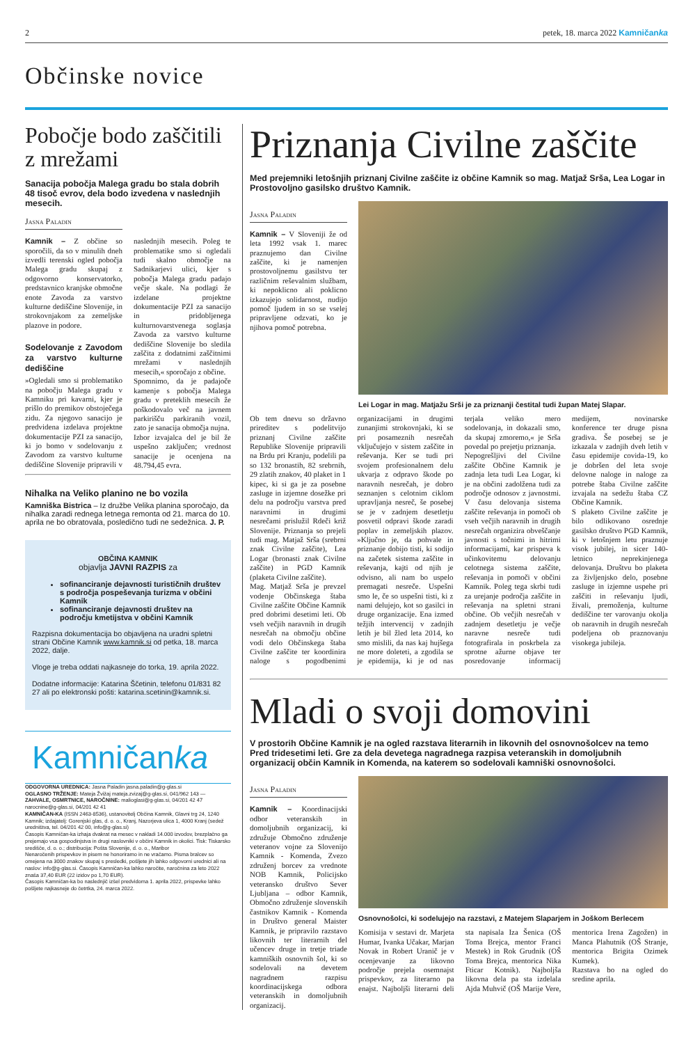2 petek, 18. marca 2022 Kamničanka
Občinske novice
Pobočje bodo zaščitili z mrežami
Sanacija pobočja Malega gradu bo stala dobrih 48 tisoč evrov, dela bodo izvedena v naslednjih mesecih.
Jasna Paladin
Kamnik – Z občine so sporočili, da so v minulih dneh izvedli terenski ogled pobočja Malega gradu skupaj z odgovorno konservatorko, predstavnico kranjske območne enote Zavoda za varstvo kulturne dediščine Slovenije, in strokovnjakom za zemeljske plazove in podore.
Sodelovanje z Zavodom za varstvo kulturne dediščine
»Ogledali smo si problematiko na pobočju Malega gradu v Kamniku pri kavarni, kjer je prišlo do premikov obstoječega zidu. Za njegovo sanacijo je predvidena izdelava projektne dokumentacije PZI za sanacijo, ki jo bomo v sodelovanju z Zavodom za varstvo kulturne dediščine Slovenije pripravili v naslednjih mesecih. Poleg te problematike smo si ogledali tudi skalno območje na Sadnikarjevi ulici, kjer s pobočja Malega gradu padajo večje skale. Na podlagi že izdelane projektne dokumentacije PZI za sanacijo in pridobljenega kulturnovarstvenega soglasja Zavoda za varstvo kulturne dediščine Slovenije bo sledila zaščita z dodatnimi zaščitnimi mrežami v naslednjih mesecih,« sporočajo z občine.
Spomnimo, da je padajoče kamenje s pobočja Malega gradu v preteklih mesecih že poškodovalo več na javnem parkirišču parkiranih vozil, zato je sanacija območja nujna.
Izbor izvajalca del je bil že uspešno zaključen; vrednost sanacije je ocenjena na 48.794,45 evra.
Nihalka na Veliko planino ne bo vozila
Kamniška Bistrica – Iz družbe Velika planina sporočajo, da nihalka zaradi rednega letnega remonta od 21. marca do 10. aprila ne bo obratovala, posledično tudi ne sedežnica. J. P.
OBČINA KAMNIK
objavlja JAVNI RAZPIS za
sofinanciranje dejavnosti turističnih društev s področja pospeševanja turizma v občini Kamnik
sofinanciranje dejavnosti društev na področju kmetijstva v občini Kamnik
Razpisna dokumentacija bo objavljena na uradni spletni strani Občine Kamnik www.kamnik.si od petka, 18. marca 2022, dalje.
Vloge je treba oddati najkasneje do torka, 19. aprila 2022.
Dodatne informacije: Katarina Ščetinin, telefonu 01/831 82 27 ali po elektronski pošti: katarina.scetinin@kamnik.si.
Kamničanka
ODGOVORNA UREDNICA: Jasna Paladin jasna.paladin@g-glas.si
OGLASNO TRŽENJE: Mateja Žvižaj mateja.zvizaj@g-glas.si, 041/962 143 — ZAHVALE, OSMRTNICE, NAROČNINE: malioglasi@g-glas.si, 04/201 42 47 narocnine@g-glas.si, 04/201 42 41
KAMNIČAN-KA (ISSN 2463-8536), ustanovitelj Občina Kamnik, Glavni trg 24, 1240 Kamnik; izdajatelj: Gorenjski glas, d. o. o., Kranj, Nazorjeva ulica 1, 4000 Kranj (sedež uredništva, tel. 04/201 42 00, info@g-glas.si)
Časopis Kamničan-ka izhaja dvakrat na mesec v nakladi 14.000 izvodov, brezplačno ga prejemajo vsa gospodinjstva in drugi naslovniki v občini Kamnik in okolici. Tisk: Tiskarsko središče, d. o. o.; distribucija: Pošta Slovenije, d. o. o., Maribor
Nenaročenih prispevkov in pisem ne honoriramo in ne vračamo. Pisma bralcev so omejena na 3000 znakov skupaj s presledki, pošljete jih lahko odgovorni urednici ali na naslov: info@g-glas.si. Časopis Kamničan-ka lahko naročite, naročnina za leto 2022 znaša 37,40 EUR (22 izidov po 1,70 EUR).
Časopis Kamničan-ka bo naslednjič izšel predvidoma 1. aprila 2022, prispevke lahko pošljete najkasneje do četrtka, 24. marca 2022.
Priznanja Civilne zaščite
Med prejemniki letošnjih priznanj Civilne zaščite iz občine Kamnik so mag. Matjaž Srša, Lea Logar in Prostovoljno gasilsko društvo Kamnik.
Jasna Paladin
Kamnik – V Sloveniji že od leta 1992 vsak 1. marec praznujemo dan Civilne zaščite, ki je namenjen prostovoljnemu gasilstvu ter različnim reševalnim službam, ki nepoklicno ali poklicno izkazujejo solidarnost, nudijo pomoč ljudem in so se vselej pripravljene odzvati, ko je njihova pomoč potrebna.
Lei Logar in mag. Matjažu Srši je za priznanji čestital tudi župan Matej Slapar.
Ob tem dnevu so državno prireditev s podelitvijo priznanj Civilne zaščite Republike Slovenije pripravili na Brdu pri Kranju, podelili pa so 132 bronastih, 82 srebrnih, 29 zlatih znakov, 40 plaket in 1 kipec, ki si ga je za posebne zasluge in izjemne dosežke pri delu na področju varstva pred naravnimi in drugimi nesrečami prislužil Rdeči križ Slovenije. Priznanja so prejeli tudi mag. Matjaž Srša (srebrni znak Civilne zaščite), Lea Logar (bronasti znak Civilne zaščite) in PGD Kamnik (plaketa Civilne zaščite).
Mag. Matjaž Srša je prevzel vodenje Občinskega štaba Civilne zaščite Občine Kamnik pred dobrimi desetimi leti. Ob vseh večjih naravnih in drugih nesrečah na območju občine vodi delo Občinskega štaba Civilne zaščite ter koordinira naloge s pogodbenimi organizacijami in drugimi zunanjimi strokovnjaki, ki se pri posameznih nesrečah vključujejo v sistem zaščite in reševanja. Ker se tudi pri svojem profesionalnem delu ukvarja z odpravo škode po naravnih nesrečah, je dobro seznanjen s celotnim ciklom upravljanja nesreč, še posebej se je v zadnjem desetletju posvetil odpravi škode zaradi poplav in zemeljskih plazov. »Ključno je, da pohvale in priznanje dobijo tisti, ki sodijo na začetek sistema zaščite in reševanja, kajti od njih je odvisno, ali nam bo uspelo premagati nesreče. Uspešni smo le, če so uspešni tisti, ki z nami delujejo, kot so gasilci in druge organizacije. Ena izmed težjih intervencij v zadnjih letih je bil žled leta 2014, ko smo mislili, da nas kaj hujšega ne more doleteti, a zgodila se je epidemija, ki je od nas terjala veliko mero sodelovanja, in dokazali smo, da skupaj zmoremo,« je Srša povedal po prejetju priznanja.
Nepogrešljivi del Civilne zaščite Občine Kamnik je zadnja leta tudi Lea Logar, ki je na občini zadolžena tudi za področje odnosov z javnostmi. V času delovanja sistema zaščite reševanja in pomoči ob vseh večjih naravnih in drugih nesrečah organizira obveščanje javnosti s točnimi in hitrimi informacijami, kar prispeva k učinkovitemu delovanju celotnega sistema zaščite, reševanja in pomoči v občini Kamnik. Poleg tega skrbi tudi za urejanje področja zaščite in reševanja na spletni strani občine. Ob večjih nesrečah v zadnjem desetletju je večje naravne nesreče tudi fotografirala in poskrbela za sprotne ažurne objave ter posredovanje informacij medijem, novinarske konference ter druge pisna gradiva. Še posebej se je izkazala v zadnjih dveh letih v času epidemije covida-19, ko je dobršen del leta svoje delovne naloge in naloge za potrebe štaba Civilne zaščite izvajala na sedežu štaba CZ Občine Kamnik.
S plaketo Civilne zaščite je bilo odlikovano osrednje gasilsko društvo PGD Kamnik, ki v letošnjem letu praznuje visok jubilej, in sicer 140-letnico neprekinjenega delovanja. Društvu bo plaketa za življenjsko delo, posebne zasluge in izjemne uspehe pri zaščiti in reševanju ljudi, živali, premoženja, kulturne dediščine ter varovanju okolja ob naravnih in drugih nesrečah podeljena ob praznovanju visokega jubileja.
Mladi o svoji domovini
V prostorih Občine Kamnik je na ogled razstava literarnih in likovnih del osnovnošolcev na temo Pred tridesetimi leti. Gre za dela devetega nagradnega razpisa veteranskih in domoljubnih organizacij občin Kamnik in Komenda, na katerem so sodelovali kamniški osnovnošolci.
Jasna Paladin
Kamnik – Koordinacijski odbor veteranskih in domoljubnih organizacij, ki združuje Območno združenje veteranov vojne za Slovenijo Kamnik - Komenda, Zvezo združenj borcev za vrednote NOB Kamnik, Policijsko veteransko društvo Sever Ljubljana – odbor Kamnik, Območno združenje slovenskih častnikov Kamnik - Komenda in Društvo general Maister Kamnik, je pripravilo razstavo likovnih ter literarnih del učencev druge in tretje triade kamniških osnovnih šol, ki so sodelovali na devetem nagradnem razpisu koordinacijskega odbora veteranskih in domoljubnih organizacij.
Osnovnošolci, ki sodelujejo na razstavi, z Matejem Slaparjem in Joškom Berlecem
Komisija v sestavi dr. Marjeta Humar, Ivanka Učakar, Marjan Novak in Robert Uranič je v ocenjevanje za likovno področje prejela osemnajst prispevkov, za literarno pa enajst. Najboljši literarni deli sta napisala Iza Šenica (OŠ Toma Brejca, mentor Franci Mestek) in Rok Grudnik (OŠ Toma Brejca, mentorica Nika Fticar Kotnik). Najboljša likovna dela pa sta izdelala Ajda Muhvič (OŠ Marije Vere, mentorica Irena Zagožen) in Manca Plahutnik (OŠ Stranje, mentorica Brigita Ozimek Kumek).
Razstava bo na ogled do sredine aprila.